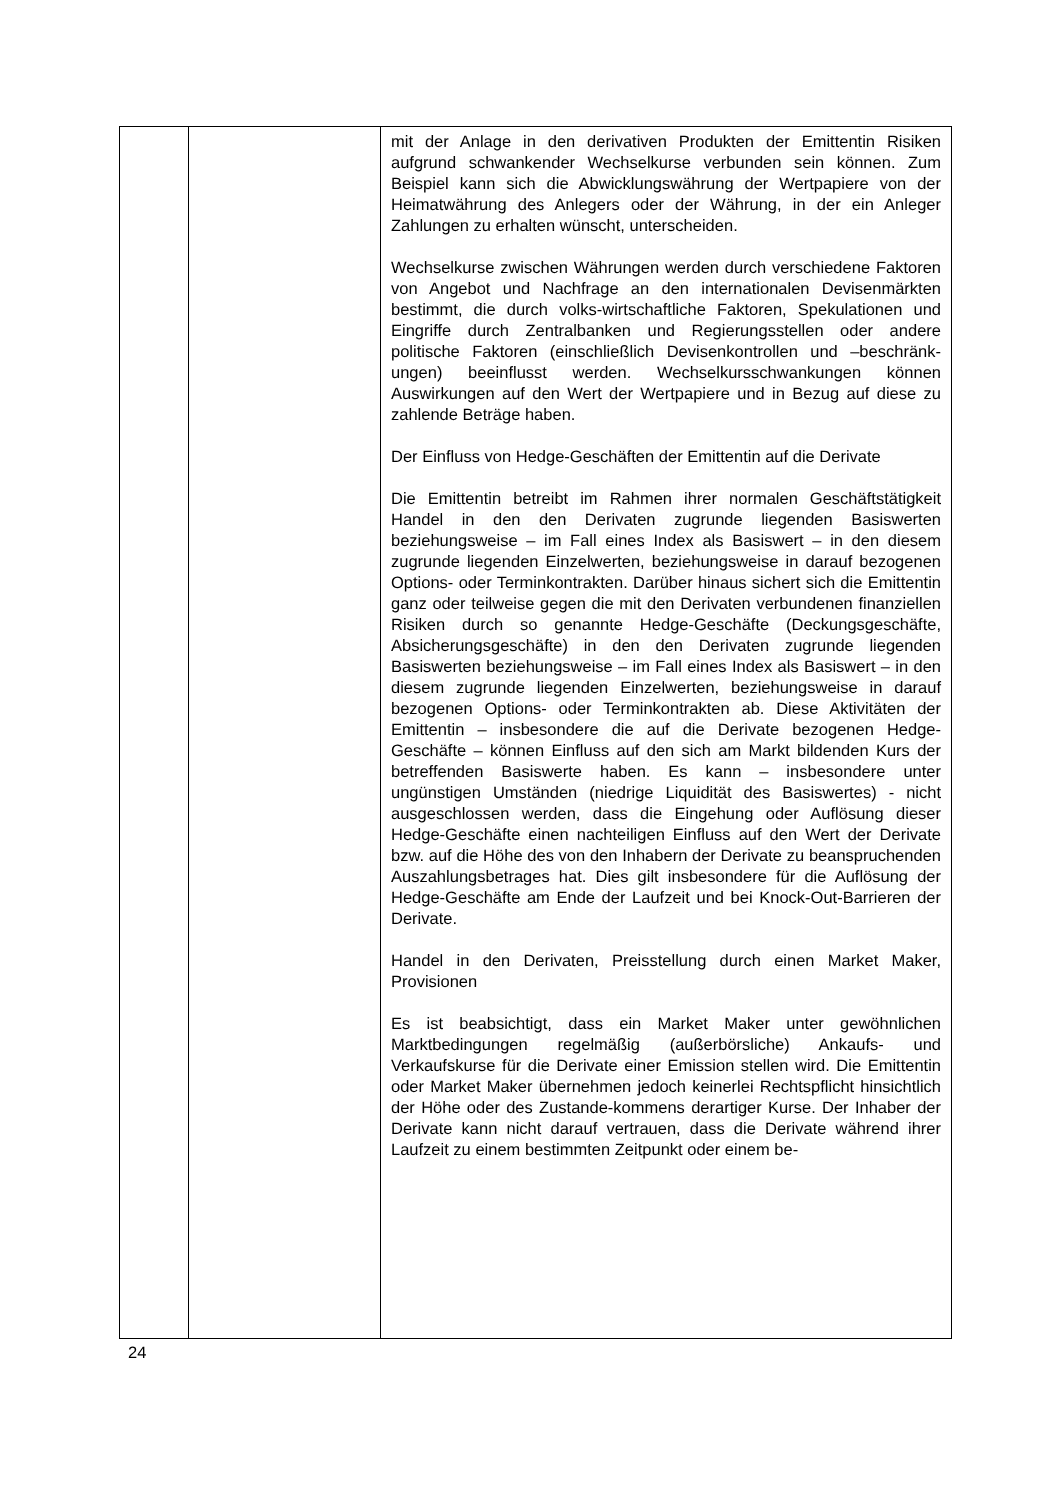| | | mit der Anlage in den derivativen Produkten der Emittentin Risiken aufgrund schwankender Wechselkurse verbunden sein können. Zum Beispiel kann sich die Abwicklungswährung der Wertpapiere von der Heimatwährung des Anlegers oder der Währung, in der ein Anleger Zahlungen zu erhalten wünscht, unterscheiden. Wechselkurse zwischen Währungen werden durch verschiedene Faktoren von Angebot und Nachfrage an den internationalen Devisenmärkten bestimmt, die durch volks-wirtschaftliche Faktoren, Spekulationen und Eingriffe durch Zentralbanken und Regierungsstellen oder andere politische Faktoren (einschließlich Devisenkontrollen und –beschränk-ungen) beeinflusst werden. Wechselkursschwankungen können Auswirkungen auf den Wert der Wertpapiere und in Bezug auf diese zu zahlende Beträge haben. Der Einfluss von Hedge-Geschäften der Emittentin auf die Derivate Die Emittentin betreibt im Rahmen ihrer normalen Geschäftstätigkeit Handel in den den Derivaten zugrunde liegenden Basiswerten beziehungsweise – im Fall eines Index als Basiswert – in den diesem zugrunde liegenden Einzelwerten, beziehungsweise in darauf bezogenen Options- oder Terminkontrakten. Darüber hinaus sichert sich die Emittentin ganz oder teilweise gegen die mit den Derivaten verbundenen finanziellen Risiken durch so genannte Hedge-Geschäfte (Deckungsgeschäfte, Absicherungsgeschäfte) in den den Derivaten zugrunde liegenden Basiswerten beziehungsweise – im Fall eines Index als Basiswert – in den diesem zugrunde liegenden Einzelwerten, beziehungsweise in darauf bezogenen Options- oder Terminkontrakten ab. Diese Aktivitäten der Emittentin – insbesondere die auf die Derivate bezogenen Hedge-Geschäfte – können Einfluss auf den sich am Markt bildenden Kurs der betreffenden Basiswerte haben. Es kann – insbesondere unter ungünstigen Umständen (niedrige Liquidität des Basiswertes) - nicht ausgeschlossen werden, dass die Eingehung oder Auflösung dieser Hedge-Geschäfte einen nachteiligen Einfluss auf den Wert der Derivate bzw. auf die Höhe des von den Inhabern der Derivate zu beanspruchenden Auszahlungsbetrages hat. Dies gilt insbesondere für die Auflösung der Hedge-Geschäfte am Ende der Laufzeit und bei Knock-Out-Barrieren der Derivate. Handel in den Derivaten, Preisstellung durch einen Market Maker, Provisionen Es ist beabsichtigt, dass ein Market Maker unter gewöhnlichen Marktbedingungen regelmäßig (außerbörsliche) Ankaufs- und Verkaufskurse für die Derivate einer Emission stellen wird. Die Emittentin oder Market Maker übernehmen jedoch keinerlei Rechtspflicht hinsichtlich der Höhe oder des Zustande-kommens derartiger Kurse. Der Inhaber der Derivate kann nicht darauf vertrauen, dass die Derivate während ihrer Laufzeit zu einem bestimmten Zeitpunkt oder einem be- |
24